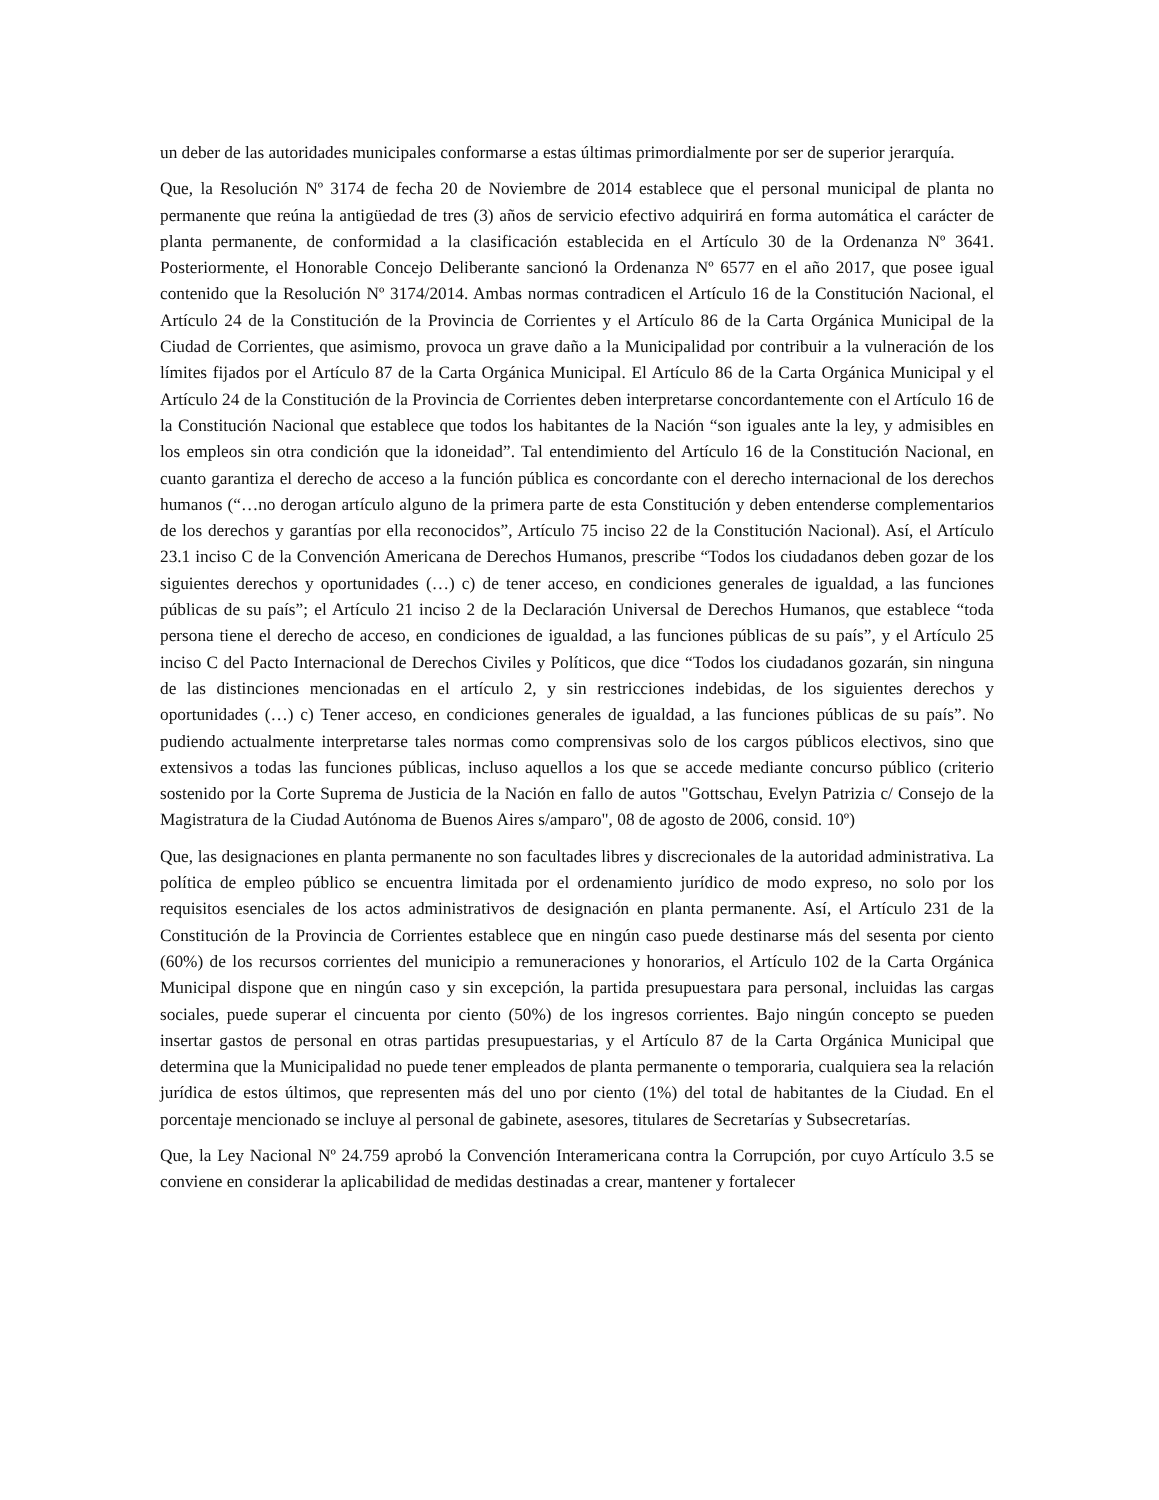un deber de las autoridades municipales conformarse a estas últimas primordialmente por ser de superior jerarquía.
Que, la Resolución Nº 3174 de fecha 20 de Noviembre de 2014 establece que el personal municipal de planta no permanente que reúna la antigüedad de tres (3) años de servicio efectivo adquirirá en forma automática el carácter de planta permanente, de conformidad a la clasificación establecida en el Artículo 30 de la Ordenanza Nº 3641. Posteriormente, el Honorable Concejo Deliberante sancionó la Ordenanza Nº 6577 en el año 2017, que posee igual contenido que la Resolución Nº 3174/2014. Ambas normas contradicen el Artículo 16 de la Constitución Nacional, el Artículo 24 de la Constitución de la Provincia de Corrientes y el Artículo 86 de la Carta Orgánica Municipal de la Ciudad de Corrientes, que asimismo, provoca un grave daño a la Municipalidad por contribuir a la vulneración de los límites fijados por el Artículo 87 de la Carta Orgánica Municipal. El Artículo 86 de la Carta Orgánica Municipal y el Artículo 24 de la Constitución de la Provincia de Corrientes deben interpretarse concordantemente con el Artículo 16 de la Constitución Nacional que establece que todos los habitantes de la Nación “son iguales ante la ley, y admisibles en los empleos sin otra condición que la idoneidad”. Tal entendimiento del Artículo 16 de la Constitución Nacional, en cuanto garantiza el derecho de acceso a la función pública es concordante con el derecho internacional de los derechos humanos (“…no derogan artículo alguno de la primera parte de esta Constitución y deben entenderse complementarios de los derechos y garantías por ella reconocidos”, Artículo 75 inciso 22 de la Constitución Nacional). Así, el Artículo 23.1 inciso C de la Convención Americana de Derechos Humanos, prescribe “Todos los ciudadanos deben gozar de los siguientes derechos y oportunidades (…) c) de tener acceso, en condiciones generales de igualdad, a las funciones públicas de su país”; el Artículo 21 inciso 2 de la Declaración Universal de Derechos Humanos, que establece “toda persona tiene el derecho de acceso, en condiciones de igualdad, a las funciones públicas de su país”, y el Artículo 25 inciso C del Pacto Internacional de Derechos Civiles y Políticos, que dice “Todos los ciudadanos gozarán, sin ninguna de las distinciones mencionadas en el artículo 2, y sin restricciones indebidas, de los siguientes derechos y oportunidades (…) c) Tener acceso, en condiciones generales de igualdad, a las funciones públicas de su país”. No pudiendo actualmente interpretarse tales normas como comprensivas solo de los cargos públicos electivos, sino que extensivos a todas las funciones públicas, incluso aquellos a los que se accede mediante concurso público (criterio sostenido por la Corte Suprema de Justicia de la Nación en fallo de autos "Gottschau, Evelyn Patrizia c/ Consejo de la Magistratura de la Ciudad Autónoma de Buenos Aires s/amparo", 08 de agosto de 2006, consid. 10º)
Que, las designaciones en planta permanente no son facultades libres y discrecionales de la autoridad administrativa. La política de empleo público se encuentra limitada por el ordenamiento jurídico de modo expreso, no solo por los requisitos esenciales de los actos administrativos de designación en planta permanente. Así, el Artículo 231 de la Constitución de la Provincia de Corrientes establece que en ningún caso puede destinarse más del sesenta por ciento (60%) de los recursos corrientes del municipio a remuneraciones y honorarios, el Artículo 102 de la Carta Orgánica Municipal dispone que en ningún caso y sin excepción, la partida presupuestara para personal, incluidas las cargas sociales, puede superar el cincuenta por ciento (50%) de los ingresos corrientes. Bajo ningún concepto se pueden insertar gastos de personal en otras partidas presupuestarias, y el Artículo 87 de la Carta Orgánica Municipal que determina que la Municipalidad no puede tener empleados de planta permanente o temporaria, cualquiera sea la relación jurídica de estos últimos, que representen más del uno por ciento (1%) del total de habitantes de la Ciudad. En el porcentaje mencionado se incluye al personal de gabinete, asesores, titulares de Secretarías y Subsecretarías.
Que, la Ley Nacional Nº 24.759 aprobó la Convención Interamericana contra la Corrupción, por cuyo Artículo 3.5 se conviene en considerar la aplicabilidad de medidas destinadas a crear, mantener y fortalecer